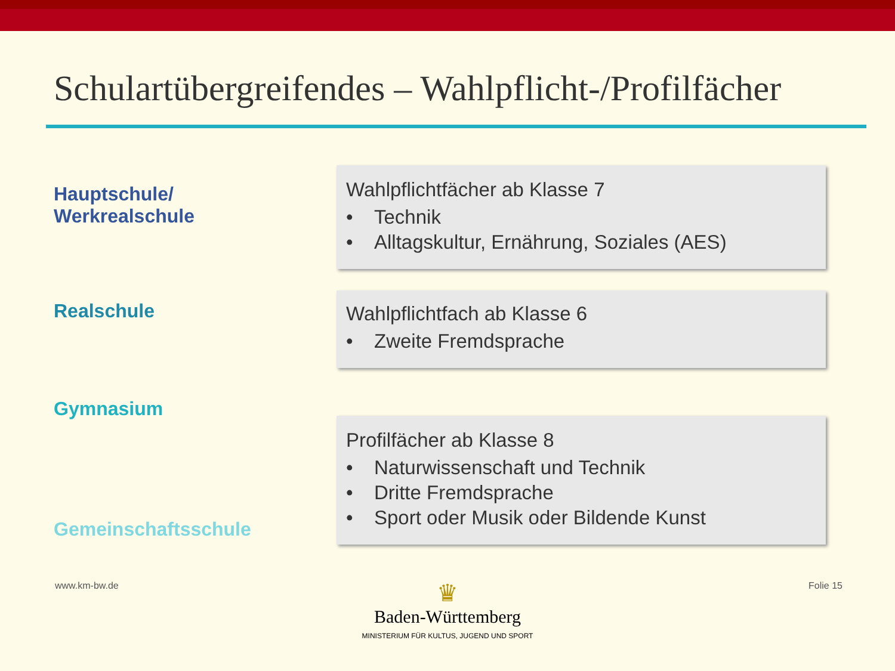Schulartübergreifendes – Wahlpflicht-/Profilfächer
Hauptschule/
Werkrealschule
Wahlpflichtfächer ab Klasse 7
• Technik
• Alltagskultur, Ernährung, Soziales (AES)
Realschule
Wahlpflichtfach ab Klasse 6
• Zweite Fremdsprache
Gymnasium
Gemeinschaftsschule
Profilfächer ab Klasse 8
• Naturwissenschaft und Technik
• Dritte Fremdsprache
• Sport oder Musik oder Bildende Kunst
www.km-bw.de Folie 15
♛
Baden-Württemberg
MINISTERIUM FÜR KULTUS, JUGEND UND SPORT